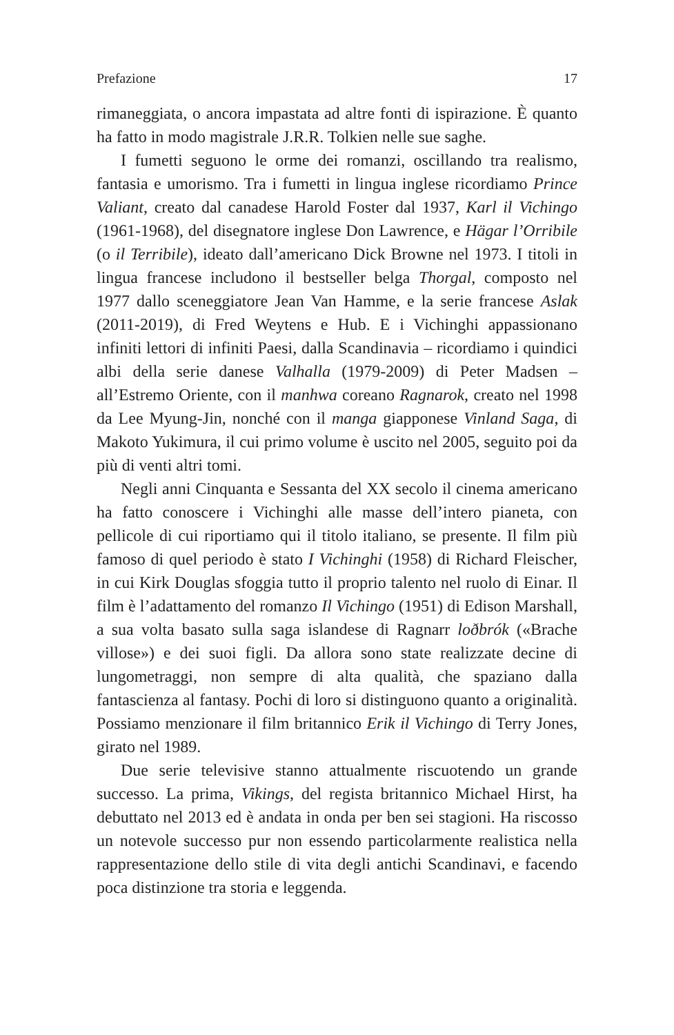Prefazione 17
rimaneggiata, o ancora impastata ad altre fonti di ispirazione. È quanto ha fatto in modo magistrale J.R.R. Tolkien nelle sue saghe.
I fumetti seguono le orme dei romanzi, oscillando tra realismo, fantasia e umorismo. Tra i fumetti in lingua inglese ricordiamo Prince Valiant, creato dal canadese Harold Foster dal 1937, Karl il Vichingo (1961-1968), del disegnatore inglese Don Lawrence, e Hägar l’Orribile (o il Terribile), ideato dall’americano Dick Browne nel 1973. I titoli in lingua francese includono il bestseller belga Thorgal, composto nel 1977 dallo sceneggiatore Jean Van Hamme, e la serie francese Aslak (2011-2019), di Fred Weytens e Hub. E i Vichinghi appassionano infiniti lettori di infiniti Paesi, dalla Scandinavia – ricordiamo i quindici albi della serie danese Valhalla (1979-2009) di Peter Madsen – all’Estremo Oriente, con il manhwa coreano Ragnarok, creato nel 1998 da Lee Myung-Jin, nonché con il manga giapponese Vinland Saga, di Makoto Yukimura, il cui primo volume è uscito nel 2005, seguito poi da più di venti altri tomi.
Negli anni Cinquanta e Sessanta del XX secolo il cinema americano ha fatto conoscere i Vichinghi alle masse dell’intero pianeta, con pellicole di cui riportiamo qui il titolo italiano, se presente. Il film più famoso di quel periodo è stato I Vichinghi (1958) di Richard Fleischer, in cui Kirk Douglas sfoggia tutto il proprio talento nel ruolo di Einar. Il film è l’adattamento del romanzo Il Vichingo (1951) di Edison Marshall, a sua volta basato sulla saga islandese di Ragnarr loðbrók («Brache villose») e dei suoi figli. Da allora sono state realizzate decine di lungometraggi, non sempre di alta qualità, che spaziano dalla fantascienza al fantasy. Pochi di loro si distinguono quanto a originalità. Possiamo menzionare il film britannico Erik il Vichingo di Terry Jones, girato nel 1989.
Due serie televisive stanno attualmente riscuotendo un grande successo. La prima, Vikings, del regista britannico Michael Hirst, ha debuttato nel 2013 ed è andata in onda per ben sei stagioni. Ha riscosso un notevole successo pur non essendo particolarmente realistica nella rappresentazione dello stile di vita degli antichi Scandinavi, e facendo poca distinzione tra storia e leggenda.